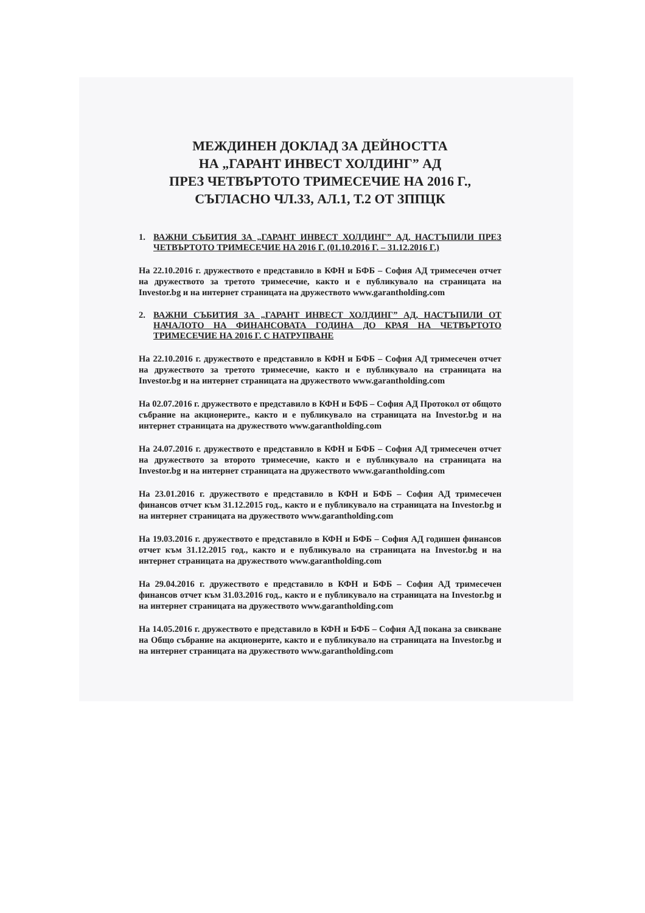МЕЖДИНЕН ДОКЛАД ЗА ДЕЙНОСТТА
НА „ГАРАНТ ИНВЕСТ ХОЛДИНГ” АД
ПРЕЗ ЧЕТВЪРТОТО ТРИМЕСЕЧИЕ НА 2016 Г.,
СЪГЛАСНО ЧЛ.33, АЛ.1, Т.2 ОТ ЗППЦК
1. ВАЖНИ СЪБИТИЯ ЗА „ГАРАНТ ИНВЕСТ ХОЛДИНГ” АД, НАСТЪПИЛИ ПРЕЗ ЧЕТВЪРТОТО ТРИМЕСЕЧИЕ НА 2016 Г. (01.10.2016 Г. – 31.12.2016 Г.)
На 22.10.2016 г. дружеството е представило в КФН и БФБ – София АД тримесечен отчет на дружеството за третото тримесечие, както и е публикувало на страницата на Investor.bg и на интернет страницата на дружеството www.garantholding.com
2. ВАЖНИ СЪБИТИЯ ЗА „ГАРАНТ ИНВЕСТ ХОЛДИНГ” АД, НАСТЪПИЛИ ОТ НАЧАЛОТО НА ФИНАНСОВАТА ГОДИНА ДО КРАЯ НА ЧЕТВЪРТОТО ТРИМЕСЕЧИЕ НА 2016 Г. С НАТРУПВАНЕ
На 22.10.2016 г. дружеството е представило в КФН и БФБ – София АД тримесечен отчет на дружеството за третото тримесечие, както и е публикувало на страницата на Investor.bg и на интернет страницата на дружеството www.garantholding.com
На 02.07.2016 г. дружеството е представило в КФН и БФБ – София АД Протокол от общото събрание на акционерите., както и е публикувало на страницата на Investor.bg и на интернет страницата на дружеството www.garantholding.com
На 24.07.2016 г. дружеството е представило в КФН и БФБ – София АД тримесечен отчет на дружеството за второто тримесечие, както и е публикувало на страницата на Investor.bg и на интернет страницата на дружеството www.garantholding.com
На 23.01.2016 г. дружеството е представило в КФН и БФБ – София АД тримесечен финансов отчет към 31.12.2015 год., както и е публикувало на страницата на Investor.bg и на интернет страницата на дружеството www.garantholding.com
На 19.03.2016 г. дружеството е представило в КФН и БФБ – София АД годишен финансов отчет към 31.12.2015 год., както и е публикувало на страницата на Investor.bg и на интернет страницата на дружеството www.garantholding.com
На 29.04.2016 г. дружеството е представило в КФН и БФБ – София АД тримесечен финансов отчет към 31.03.2016 год., както и е публикувало на страницата на Investor.bg и на интернет страницата на дружеството www.garantholding.com
На 14.05.2016 г. дружеството е представило в КФН и БФБ – София АД покана за свикване на Общо събрание на акционерите, както и е публикувало на страницата на Investor.bg и на интернет страницата на дружеството www.garantholding.com